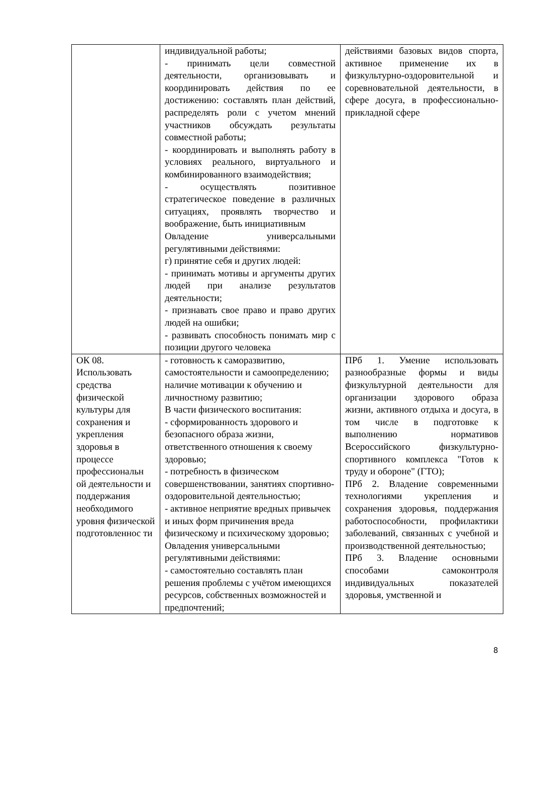| | индивидуальной работы; - принимать цели совместной деятельности, организовывать и координировать действия по ее достижению: составлять план действий, распределять роли с учетом мнений участников обсуждать результаты совместной работы; - координировать и выполнять работу в условиях реального, виртуального и комбинированного взаимодействия; - осуществлять позитивное стратегическое поведение в различных ситуациях, проявлять творчество и воображение, быть инициативным Овладение универсальными регулятивными действиями: г) принятие себя и других людей: - принимать мотивы и аргументы других людей при анализе результатов деятельности; - признавать свое право и право других людей на ошибки; - развивать способность понимать мир с позиции другого человека | действиями базовых видов спорта, активное применение их в физкультурно-оздоровительной и соревновательной деятельности, в сфере досуга, в профессионально-прикладной сфере |
| ОК 08. Использовать средства физической культуры для сохранения и укрепления здоровья в процессе профессиональн ой деятельности и поддержания необходимого уровня физической подготовленнос ти | - готовность к саморазвитию, самостоятельности и самоопределению; наличие мотивации к обучению и личностному развитию; В части физического воспитания: - сформированность здорового и безопасного образа жизни, ответственного отношения к своему здоровью; - потребность в физическом совершенствовании, занятиях спортивно-оздоровительной деятельностью; - активное неприятие вредных привычек и иных форм причинения вреда физическому и психическому здоровью; Овладения универсальными регулятивными действиями: - самостоятельно составлять план решения проблемы с учётом имеющихся ресурсов, собственных возможностей и предпочтений; | ПРб 1. Умение использовать разнообразные формы и виды физкультурной деятельности для организации здорового образа жизни, активного отдыха и досуга, в том числе в подготовке к выполнению нормативов Всероссийского физкультурно-спортивного комплекса "Готов к труду и обороне" (ГТО); ПРб 2. Владение современными технологиями укрепления и сохранения здоровья, поддержания работоспособности, профилактики заболеваний, связанных с учебной и производственной деятельностью; ПРб 3. Владение основными способами самоконтроля индивидуальных показателей здоровья, умственной и |
8